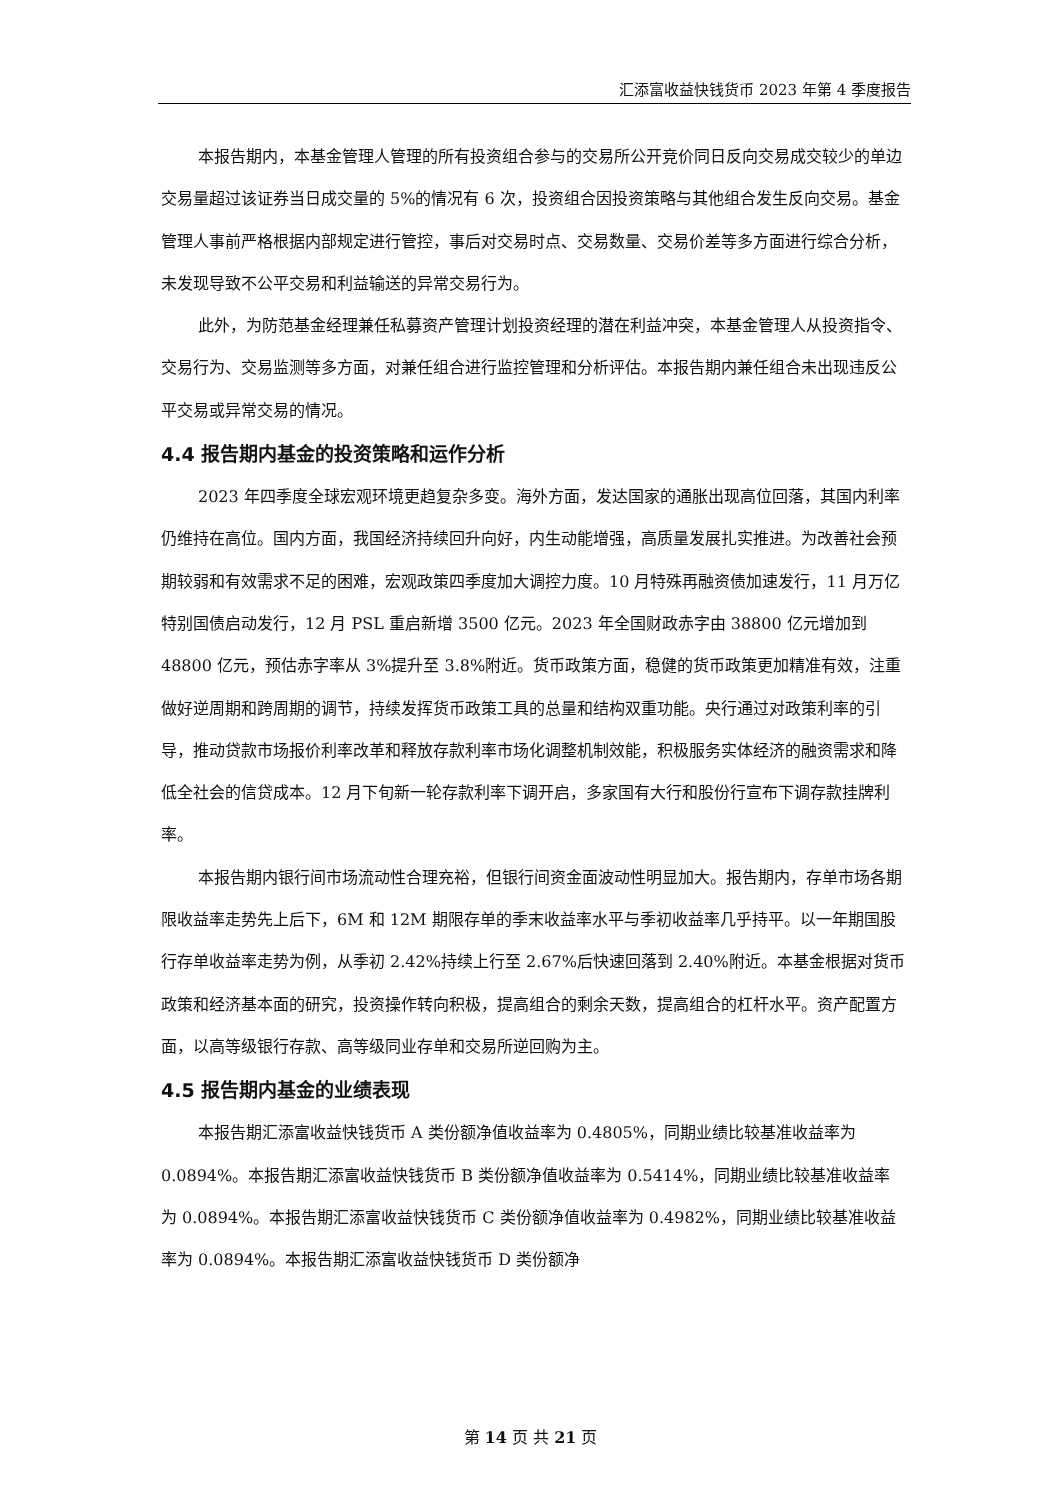汇添富收益快钱货币 2023 年第 4 季度报告
本报告期内，本基金管理人管理的所有投资组合参与的交易所公开竞价同日反向交易成交较少的单边交易量超过该证券当日成交量的 5%的情况有 6 次，投资组合因投资策略与其他组合发生反向交易。基金管理人事前严格根据内部规定进行管控，事后对交易时点、交易数量、交易价差等多方面进行综合分析，未发现导致不公平交易和利益输送的异常交易行为。
此外，为防范基金经理兼任私募资产管理计划投资经理的潜在利益冲突，本基金管理人从投资指令、交易行为、交易监测等多方面，对兼任组合进行监控管理和分析评估。本报告期内兼任组合未出现违反公平交易或异常交易的情况。
4.4 报告期内基金的投资策略和运作分析
2023 年四季度全球宏观环境更趋复杂多变。海外方面，发达国家的通胀出现高位回落，其国内利率仍维持在高位。国内方面，我国经济持续回升向好，内生动能增强，高质量发展扎实推进。为改善社会预期较弱和有效需求不足的困难，宏观政策四季度加大调控力度。10 月特殊再融资债加速发行，11 月万亿特别国债启动发行，12 月 PSL 重启新增 3500 亿元。2023 年全国财政赤字由 38800 亿元增加到 48800 亿元，预估赤字率从 3%提升至 3.8%附近。货币政策方面，稳健的货币政策更加精准有效，注重做好逆周期和跨周期的调节，持续发挥货币政策工具的总量和结构双重功能。央行通过对政策利率的引导，推动贷款市场报价利率改革和释放存款利率市场化调整机制效能，积极服务实体经济的融资需求和降低全社会的信贷成本。12 月下旬新一轮存款利率下调开启，多家国有大行和股份行宣布下调存款挂牌利率。
本报告期内银行间市场流动性合理充裕，但银行间资金面波动性明显加大。报告期内，存单市场各期限收益率走势先上后下，6M 和 12M 期限存单的季末收益率水平与季初收益率几乎持平。以一年期国股行存单收益率走势为例，从季初 2.42%持续上行至 2.67%后快速回落到 2.40%附近。本基金根据对货币政策和经济基本面的研究，投资操作转向积极，提高组合的剩余天数，提高组合的杠杆水平。资产配置方面，以高等级银行存款、高等级同业存单和交易所逆回购为主。
4.5 报告期内基金的业绩表现
本报告期汇添富收益快钱货币 A 类份额净值收益率为 0.4805%，同期业绩比较基准收益率为 0.0894%。本报告期汇添富收益快钱货币 B 类份额净值收益率为 0.5414%，同期业绩比较基准收益率为 0.0894%。本报告期汇添富收益快钱货币 C 类份额净值收益率为 0.4982%，同期业绩比较基准收益率为 0.0894%。本报告期汇添富收益快钱货币 D 类份额净
第 14 页 共 21 页